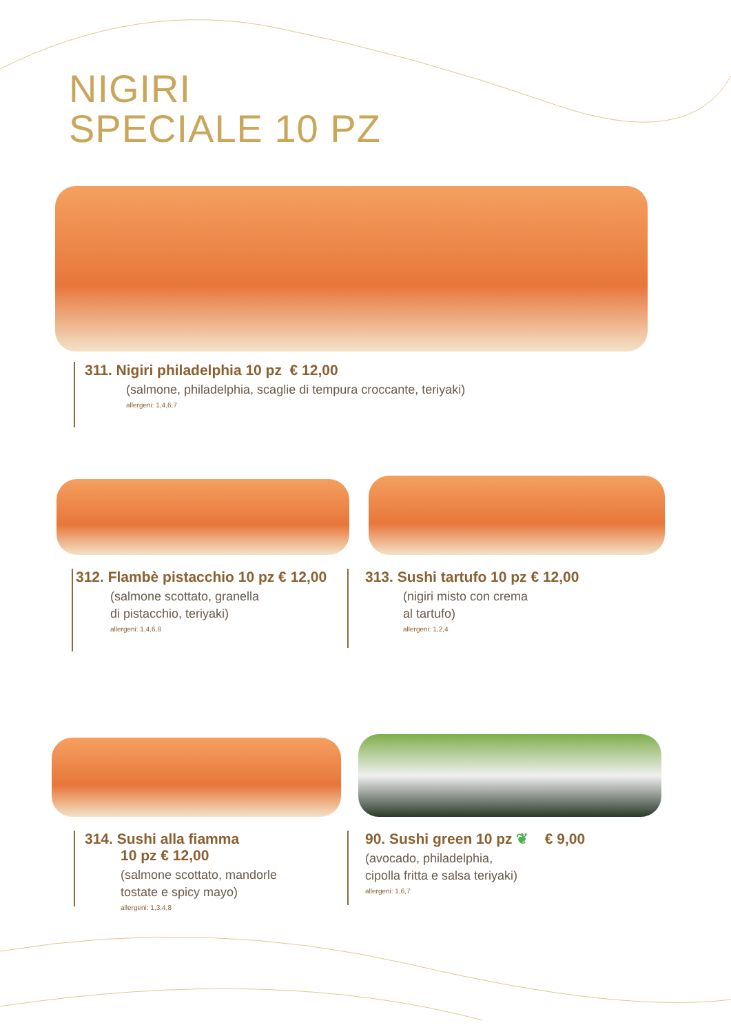NIGIRI
SPECIALE 10 PZ
311. Nigiri philadelphia 10 pz € 12,00
(salmone, philadelphia, scaglie di tempura croccante, teriyaki)
allergeni: 1,4,6,7
312. Flambè pistacchio 10 pz € 12,00
(salmone scottato, granella
di pistacchio, teriyaki)
allergeni: 1,4,6,8
313. Sushi tartufo 10 pz € 12,00
(nigiri misto con crema
al tartufo)
allergeni: 1,2,4
314. Sushi alla fiamma
10 pz € 12,00
(salmone scottato, mandorle
tostate e spicy mayo)
allergeni: 1,3,4,8
90. Sushi green 10 pz ❦ € 9,00
(avocado, philadelphia,
cipolla fritta e salsa teriyaki)
allergeni: 1,6,7